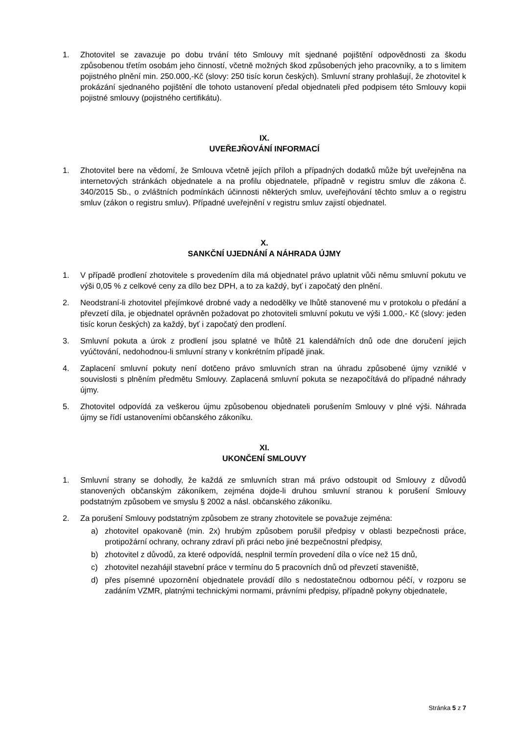1. Zhotovitel se zavazuje po dobu trvání této Smlouvy mít sjednané pojištění odpovědnosti za škodu způsobenou třetím osobám jeho činností, včetně možných škod způsobených jeho pracovníky, a to s limitem pojistného plnění min. 250.000,-Kč (slovy: 250 tisíc korun českých). Smluvní strany prohlašují, že zhotovitel k prokázání sjednaného pojištění dle tohoto ustanovení předal objednateli před podpisem této Smlouvy kopii pojistné smlouvy (pojistného certifikátu).
IX.
UVEŘEJŇOVÁNÍ INFORMACÍ
1. Zhotovitel bere na vědomí, že Smlouva včetně jejích příloh a případných dodatků může být uveřejněna na internetových stránkách objednatele a na profilu objednatele, případně v registru smluv dle zákona č. 340/2015 Sb., o zvláštních podmínkách účinnosti některých smluv, uveřejňování těchto smluv a o registru smluv (zákon o registru smluv). Případné uveřejnění v registru smluv zajistí objednatel.
X.
SANKČNÍ UJEDNÁNÍ A NÁHRADA ÚJMY
1. V případě prodlení zhotovitele s provedením díla má objednatel právo uplatnit vůči němu smluvní pokutu ve výši 0,05 % z celkové ceny za dílo bez DPH, a to za každý, byť i započatý den plnění.
2. Neodstraní-li zhotovitel přejímkové drobné vady a nedodělky ve lhůtě stanovené mu v protokolu o předání a převzetí díla, je objednatel oprávněn požadovat po zhotoviteli smluvní pokutu ve výši 1.000,- Kč (slovy: jeden tisíc korun českých) za každý, byť i započatý den prodlení.
3. Smluvní pokuta a úrok z prodlení jsou splatné ve lhůtě 21 kalendářních dnů ode dne doručení jejich vyúčtování, nedohodnou-li smluvní strany v konkrétním případě jinak.
4. Zaplacení smluvní pokuty není dotčeno právo smluvních stran na úhradu způsobené újmy vzniklé v souvislosti s plněním předmětu Smlouvy. Zaplacená smluvní pokuta se nezapočítává do případné náhrady újmy.
5. Zhotovitel odpovídá za veškerou újmu způsobenou objednateli porušením Smlouvy v plné výši. Náhrada újmy se řídí ustanoveními občanského zákoníku.
XI.
UKONČENÍ SMLOUVY
1. Smluvní strany se dohodly, že každá ze smluvních stran má právo odstoupit od Smlouvy z důvodů stanovených občanským zákoníkem, zejména dojde-li druhou smluvní stranou k porušení Smlouvy podstatným způsobem ve smyslu § 2002 a násl. občanského zákoníku.
2. Za porušení Smlouvy podstatným způsobem ze strany zhotovitele se považuje zejména:
a) zhotovitel opakovaně (min. 2x) hrubým způsobem porušil předpisy v oblasti bezpečnosti práce, protipožární ochrany, ochrany zdraví při práci nebo jiné bezpečnostní předpisy,
b) zhotovitel z důvodů, za které odpovídá, nesplnil termín provedení díla o více než 15 dnů,
c) zhotovitel nezahájil stavební práce v termínu do 5 pracovních dnů od převzetí staveniště,
d) přes písemné upozornění objednatele provádí dílo s nedostatečnou odbornou péčí, v rozporu se zadáním VZMR, platnými technickými normami, právními předpisy, případně pokyny objednatele,
Stránka 5 z 7